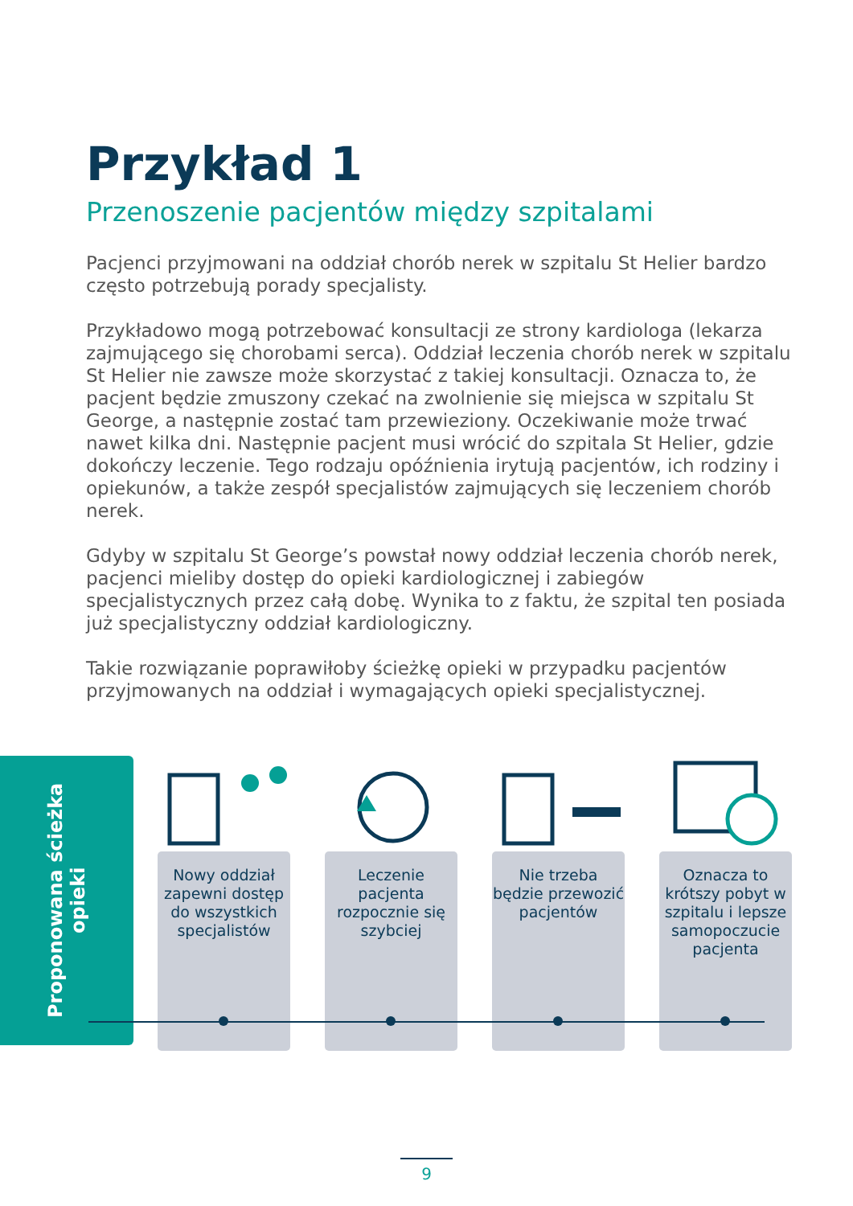Przykład 1
Przenoszenie pacjentów między szpitalami
Pacjenci przyjmowani na oddział chorób nerek w szpitalu St Helier bardzo często potrzebują porady specjalisty.
Przykładowo mogą potrzebować konsultacji ze strony kardiologa (lekarza zajmującego się chorobami serca). Oddział leczenia chorób nerek w szpitalu St Helier nie zawsze może skorzystać z takiej konsultacji. Oznacza to, że pacjent będzie zmuszony czekać na zwolnienie się miejsca w szpitalu St George, a następnie zostać tam przewieziony. Oczekiwanie może trwać nawet kilka dni. Następnie pacjent musi wrócić do szpitala St Helier, gdzie dokończy leczenie. Tego rodzaju opóźnienia irytują pacjentów, ich rodziny i opiekunów, a także zespół specjalistów zajmujących się leczeniem chorób nerek.
Gdyby w szpitalu St George’s powstał nowy oddział leczenia chorób nerek, pacjenci mieliby dostęp do opieki kardiologicznej i zabiegów specjalistycznych przez całą dobę. Wynika to z faktu, że szpital ten posiada już specjalistyczny oddział kardiologiczny.
Takie rozwiązanie poprawiłoby ścieżkę opieki w przypadku pacjentów przyjmowanych na oddział i wymagających opieki specjalistycznej.
Proponowana ścieżka opieki
Nowy oddział zapewni dostęp do wszystkich specjalistów
Leczenie pacjenta rozpocznie się szybciej
Nie trzeba będzie przewozić pacjentów
Oznacza to krótszy pobyt w szpitalu i lepsze samopoczucie pacjenta
9